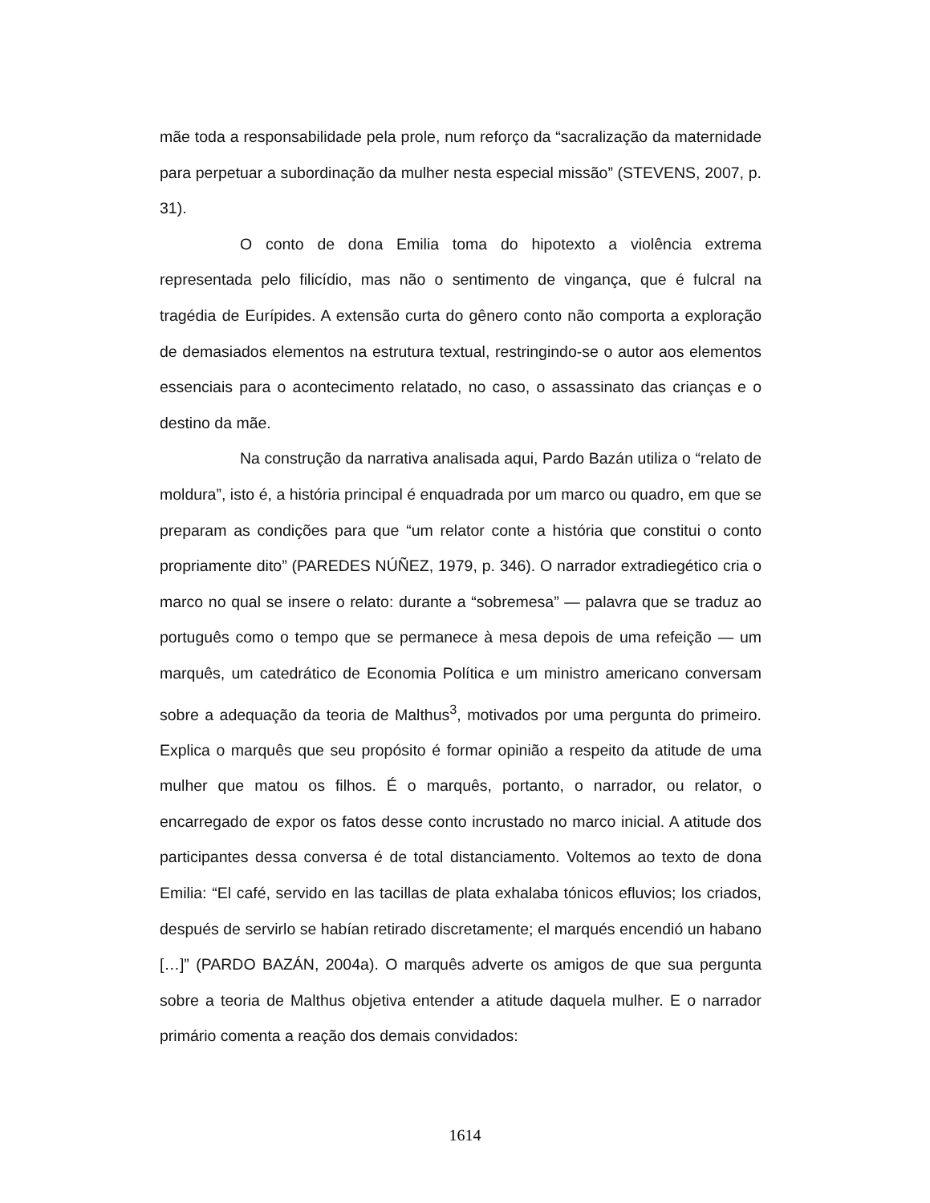mãe toda a responsabilidade pela prole, num reforço da “sacralização da maternidade para perpetuar a subordinação da mulher nesta especial missão” (STEVENS, 2007, p. 31).
O conto de dona Emilia toma do hipotexto a violência extrema representada pelo filicídio, mas não o sentimento de vingança, que é fulcral na tragédia de Eurípides. A extensão curta do gênero conto não comporta a exploração de demasiados elementos na estrutura textual, restringindo-se o autor aos elementos essenciais para o acontecimento relatado, no caso, o assassinato das crianças e o destino da mãe.
Na construção da narrativa analisada aqui, Pardo Bazán utiliza o “relato de moldura”, isto é, a história principal é enquadrada por um marco ou quadro, em que se preparam as condições para que “um relator conte a história que constitui o conto propriamente dito” (PAREDES NÚÑEZ, 1979, p. 346). O narrador extradiegético cria o marco no qual se insere o relato: durante a “sobremesa” — palavra que se traduz ao português como o tempo que se permanece à mesa depois de uma refeição — um marquês, um catedrático de Economia Política e um ministro americano conversam sobre a adequação da teoria de Malthus<sup>3</sup>, motivados por uma pergunta do primeiro. Explica o marquês que seu propósito é formar opinião a respeito da atitude de uma mulher que matou os filhos. É o marquês, portanto, o narrador, ou relator, o encarregado de expor os fatos desse conto incrustado no marco inicial. A atitude dos participantes dessa conversa é de total distanciamento. Voltemos ao texto de dona Emilia: “El café, servido en las tacillas de plata exhalaba tónicos efluvios; los criados, después de servirlo se habían retirado discretamente; el marqués encendió un habano […]” (PARDO BAZÁN, 2004a). O marquês adverte os amigos de que sua pergunta sobre a teoria de Malthus objetiva entender a atitude daquela mulher. E o narrador primário comenta a reação dos demais convidados:
1614